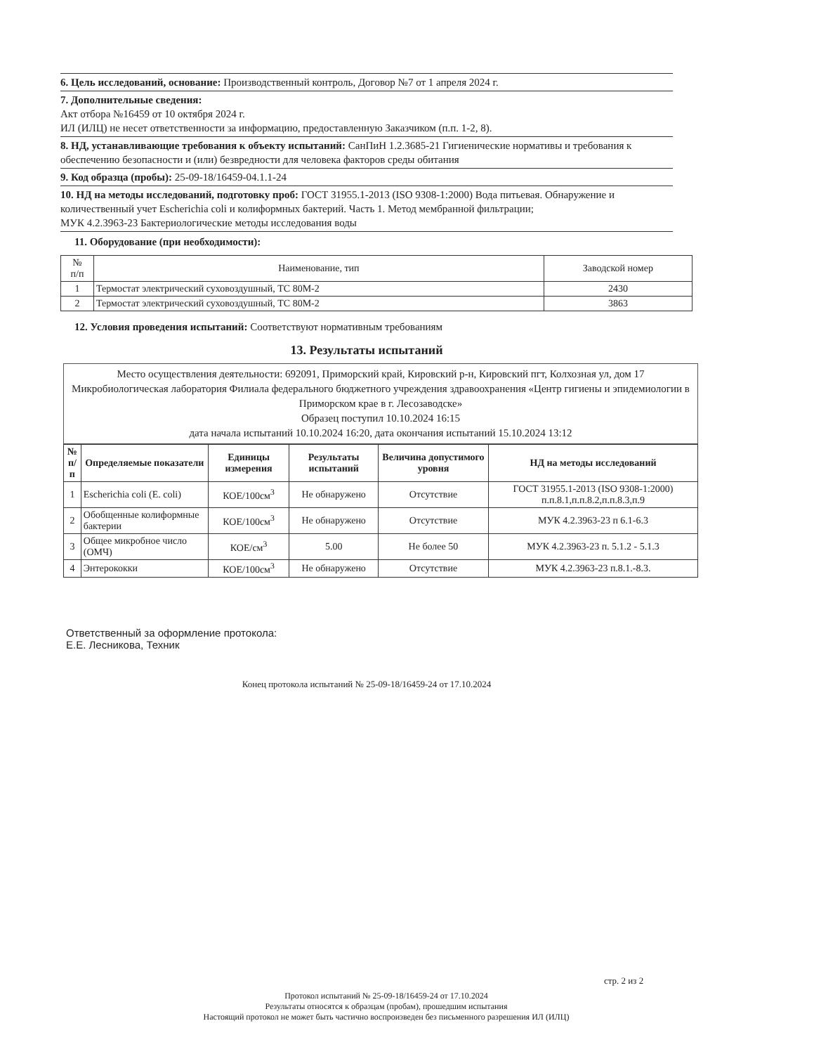6. Цель исследований, основание: Производственный контроль, Договор №7 от 1 апреля 2024 г.
7. Дополнительные сведения:
Акт отбора №16459 от 10 октября 2024 г.
ИЛ (ИЛЦ) не несет ответственности за информацию, предоставленную Заказчиком (п.п. 1-2, 8).
8. НД, устанавливающие требования к объекту испытаний: СанПиН 1.2.3685-21 Гигиенические нормативы и требования к обеспечению безопасности и (или) безвредности для человека факторов среды обитания
9. Код образца (пробы): 25-09-18/16459-04.1.1-24
10. НД на методы исследований, подготовку проб: ГОСТ 31955.1-2013 (ISO 9308-1:2000) Вода питьевая. Обнаружение и количественный учет Escherichia coli и колиформных бактерий. Часть 1. Метод мембранной фильтрации;
МУК 4.2.3963-23 Бактериологические методы исследования воды
11. Оборудование (при необходимости):
| № п/п | Наименование, тип | Заводской номер |
| --- | --- | --- |
| 1 | Термостат электрический суховоздушный, ТС 80М-2 | 2430 |
| 2 | Термостат электрический суховоздушный, ТС 80М-2 | 3863 |
12. Условия проведения испытаний: Соответствуют нормативным требованиям
13. Результаты испытаний
Место осуществления деятельности: 692091, Приморский край, Кировский р-н, Кировский пгт, Колхозная ул, дом 17
Микробиологическая лаборатория Филиала федерального бюджетного учреждения здравоохранения «Центр гигиены и эпидемиологии в Приморском крае в г. Лесозаводске»
Образец поступил 10.10.2024 16:15
дата начала испытаний 10.10.2024 16:20, дата окончания испытаний 15.10.2024 13:12
| № п/п | Определяемые показатели | Единицы измерения | Результаты испытаний | Величина допустимого уровня | НД на методы исследований |
| --- | --- | --- | --- | --- | --- |
| 1 | Escherichia coli (E. coli) | КОЕ/100см<sup>3</sup> | Не обнаружено | Отсутствие | ГОСТ 31955.1-2013 (ISO 9308-1:2000) п.п.8.1,п.п.8.2,п.п.8.3,п.9 |
| 2 | Обобщенные колиформные бактерии | КОЕ/100см<sup>3</sup> | Не обнаружено | Отсутствие | МУК 4.2.3963-23 п 6.1-6.3 |
| 3 | Общее микробное число (ОМЧ) | КОЕ/см<sup>3</sup> | 5.00 | Не более 50 | МУК 4.2.3963-23 п. 5.1.2 - 5.1.3 |
| 4 | Энтерококки | КОЕ/100см<sup>3</sup> | Не обнаружено | Отсутствие | МУК 4.2.3963-23 п.8.1.-8.3. |
Ответственный за оформление протокола:
Е.Е. Лесникова, Техник
Конец протокола испытаний № 25-09-18/16459-24 от 17.10.2024
стр. 2 из 2
Протокол испытаний № 25-09-18/16459-24 от 17.10.2024
Результаты относятся к образцам (пробам), прошедшим испытания
Настоящий протокол не может быть частично воспроизведен без письменного разрешения ИЛ (ИЛЦ)